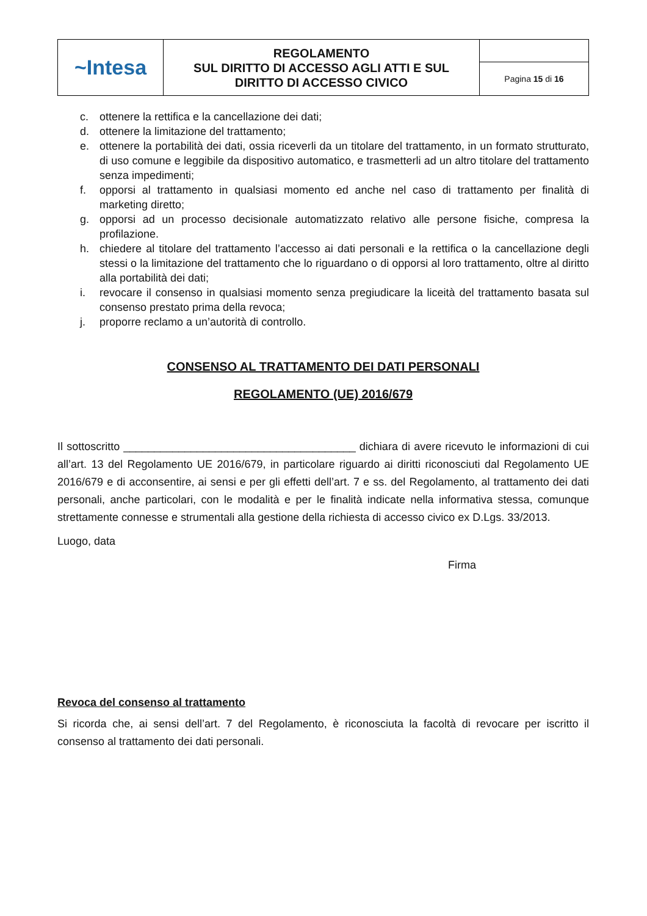| ~Intesa | REGOLAMENTO SUL DIRITTO DI ACCESSO AGLI ATTI E SUL DIRITTO DI ACCESSO CIVICO | |
| | | Pagina 15 di 16 |
c. ottenere la rettifica e la cancellazione dei dati;
d. ottenere la limitazione del trattamento;
e. ottenere la portabilità dei dati, ossia riceverli da un titolare del trattamento, in un formato strutturato, di uso comune e leggibile da dispositivo automatico, e trasmetterli ad un altro titolare del trattamento senza impedimenti;
f. opporsi al trattamento in qualsiasi momento ed anche nel caso di trattamento per finalità di marketing diretto;
g. opporsi ad un processo decisionale automatizzato relativo alle persone fisiche, compresa la profilazione.
h. chiedere al titolare del trattamento l’accesso ai dati personali e la rettifica o la cancellazione degli stessi o la limitazione del trattamento che lo riguardano o di opporsi al loro trattamento, oltre al diritto alla portabilità dei dati;
i. revocare il consenso in qualsiasi momento senza pregiudicare la liceità del trattamento basata sul consenso prestato prima della revoca;
j. proporre reclamo a un’autorità di controllo.
CONSENSO AL TRATTAMENTO DEI DATI PERSONALI
REGOLAMENTO (UE) 2016/679
Il sottoscritto ______________________________________ dichiara di avere ricevuto le informazioni di cui all’art. 13 del Regolamento UE 2016/679, in particolare riguardo ai diritti riconosciuti dal Regolamento UE 2016/679 e di acconsentire, ai sensi e per gli effetti dell’art. 7 e ss. del Regolamento, al trattamento dei dati personali, anche particolari, con le modalità e per le finalità indicate nella informativa stessa, comunque strettamente connesse e strumentali alla gestione della richiesta di accesso civico ex D.Lgs. 33/2013.
Luogo, data
Firma
Revoca del consenso al trattamento
Si ricorda che, ai sensi dell’art. 7 del Regolamento, è riconosciuta la facoltà di revocare per iscritto il consenso al trattamento dei dati personali.